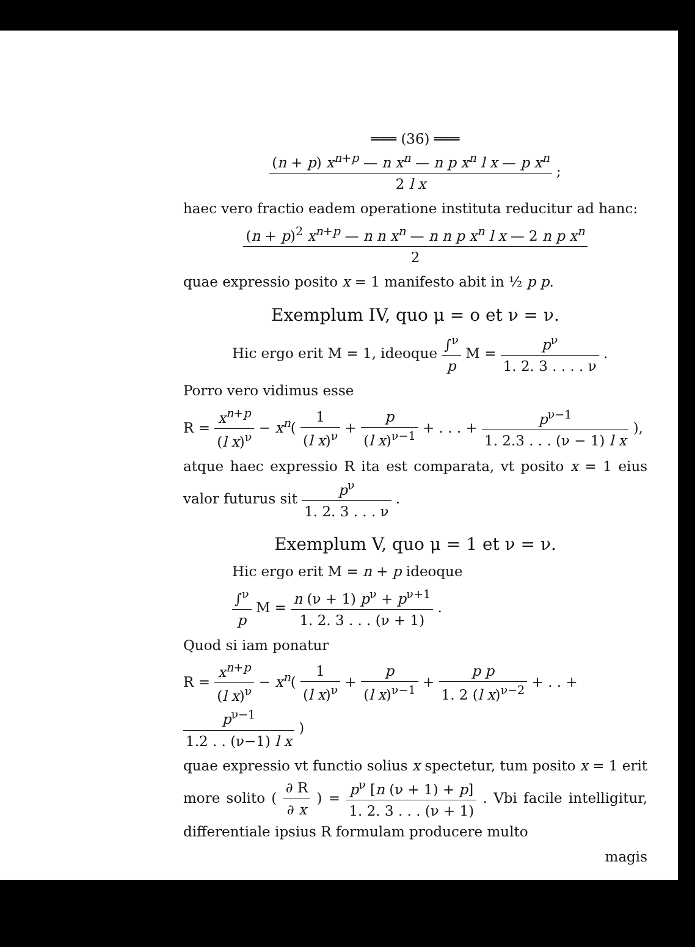═══ (36) ═══
(n + p) x<sup>n+p</sup> — n x<sup>n</sup> — n p x<sup>n</sup> l x — p x<sup>n</sup> 2 l x ;
haec vero fractio eadem operatione instituta reducitur ad hanc:
(n + p)<sup>2</sup> x<sup>n+p</sup> — n n x<sup>n</sup> — n n p x<sup>n</sup> l x — 2 n p x<sup>n</sup> 2
quae expressio posito x = 1 manifesto abit in ½ p p.
Exemplum IV, quo μ = o et ν = ν.
Hic ergo erit M = 1, ideoque ∫<sup>ν</sup> p M = p<sup>ν</sup> 1. 2. 3 . . . . ν .
Porro vero vidimus esse
R = x<sup>n+p</sup> (l x)<sup>ν</sup> − x<sup>n</sup>( 1 (l x)<sup>ν</sup> + p (l x)<sup>ν−1</sup> + . . . + p<sup>ν−1</sup> 1. 2.3 . . . (ν − 1) l x ),
atque haec expressio R ita est comparata, vt posito x = 1 eius valor futurus sit p<sup>ν</sup> 1. 2. 3 . . . ν .
Exemplum V, quo μ = 1 et ν = ν.
Hic ergo erit M = n + p ideoque
∫<sup>ν</sup> p M = n (ν + 1) p<sup>ν</sup> + p<sup>ν+1</sup> 1. 2. 3 . . . (ν + 1) .
Quod si iam ponatur
R = x<sup>n+p</sup> (l x)<sup>ν</sup> − x<sup>n</sup>( 1 (l x)<sup>ν</sup> + p (l x)<sup>ν−1</sup> + p p 1. 2 (l x)<sup>ν−2</sup> + . . + p<sup>ν−1</sup> 1.2 . . (ν−1) l x )
quae expressio vt functio solius x spectetur, tum posito x = 1 erit more solito ( ∂ R ∂ x ) = p<sup>ν</sup> [n (ν + 1) + p] 1. 2. 3 . . . (ν + 1) . Vbi facile intelligitur, differentiale ipsius R formulam producere multo
magis